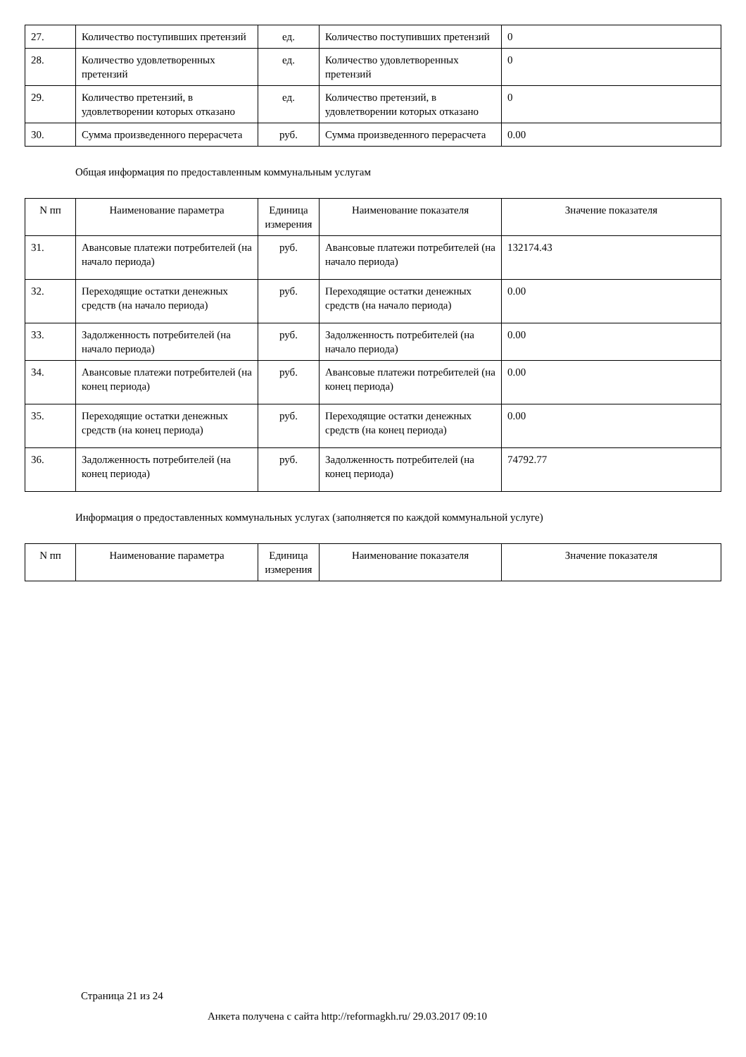| 27. | Количество поступивших претензий | ед. | Количество поступивших претензий | 0 |
| 28. | Количество удовлетворенных претензий | ед. | Количество удовлетворенных претензий | 0 |
| 29. | Количество претензий, в удовлетворении которых отказано | ед. | Количество претензий, в удовлетворении которых отказано | 0 |
| 30. | Сумма произведенного перерасчета | руб. | Сумма произведенного перерасчета | 0.00 |
Общая информация по предоставленным коммунальным услугам
| N пп | Наименование параметра | Единица измерения | Наименование показателя | Значение показателя |
| --- | --- | --- | --- | --- |
| 31. | Авансовые платежи потребителей (на начало периода) | руб. | Авансовые платежи потребителей (на начало периода) | 132174.43 |
| 32. | Переходящие остатки денежных средств (на начало периода) | руб. | Переходящие остатки денежных средств (на начало периода) | 0.00 |
| 33. | Задолженность потребителей (на начало периода) | руб. | Задолженность потребителей (на начало периода) | 0.00 |
| 34. | Авансовые платежи потребителей (на конец периода) | руб. | Авансовые платежи потребителей (на конец периода) | 0.00 |
| 35. | Переходящие остатки денежных средств (на конец периода) | руб. | Переходящие остатки денежных средств (на конец периода) | 0.00 |
| 36. | Задолженность потребителей (на конец периода) | руб. | Задолженность потребителей (на конец периода) | 74792.77 |
Информация о предоставленных коммунальных услугах (заполняется по каждой коммунальной услуге)
| N пп | Наименование параметра | Единица измерения | Наименование показателя | Значение показателя |
| --- | --- | --- | --- | --- |
Страница 21 из 24
Анкета получена с сайта http://reformagkh.ru/ 29.03.2017 09:10